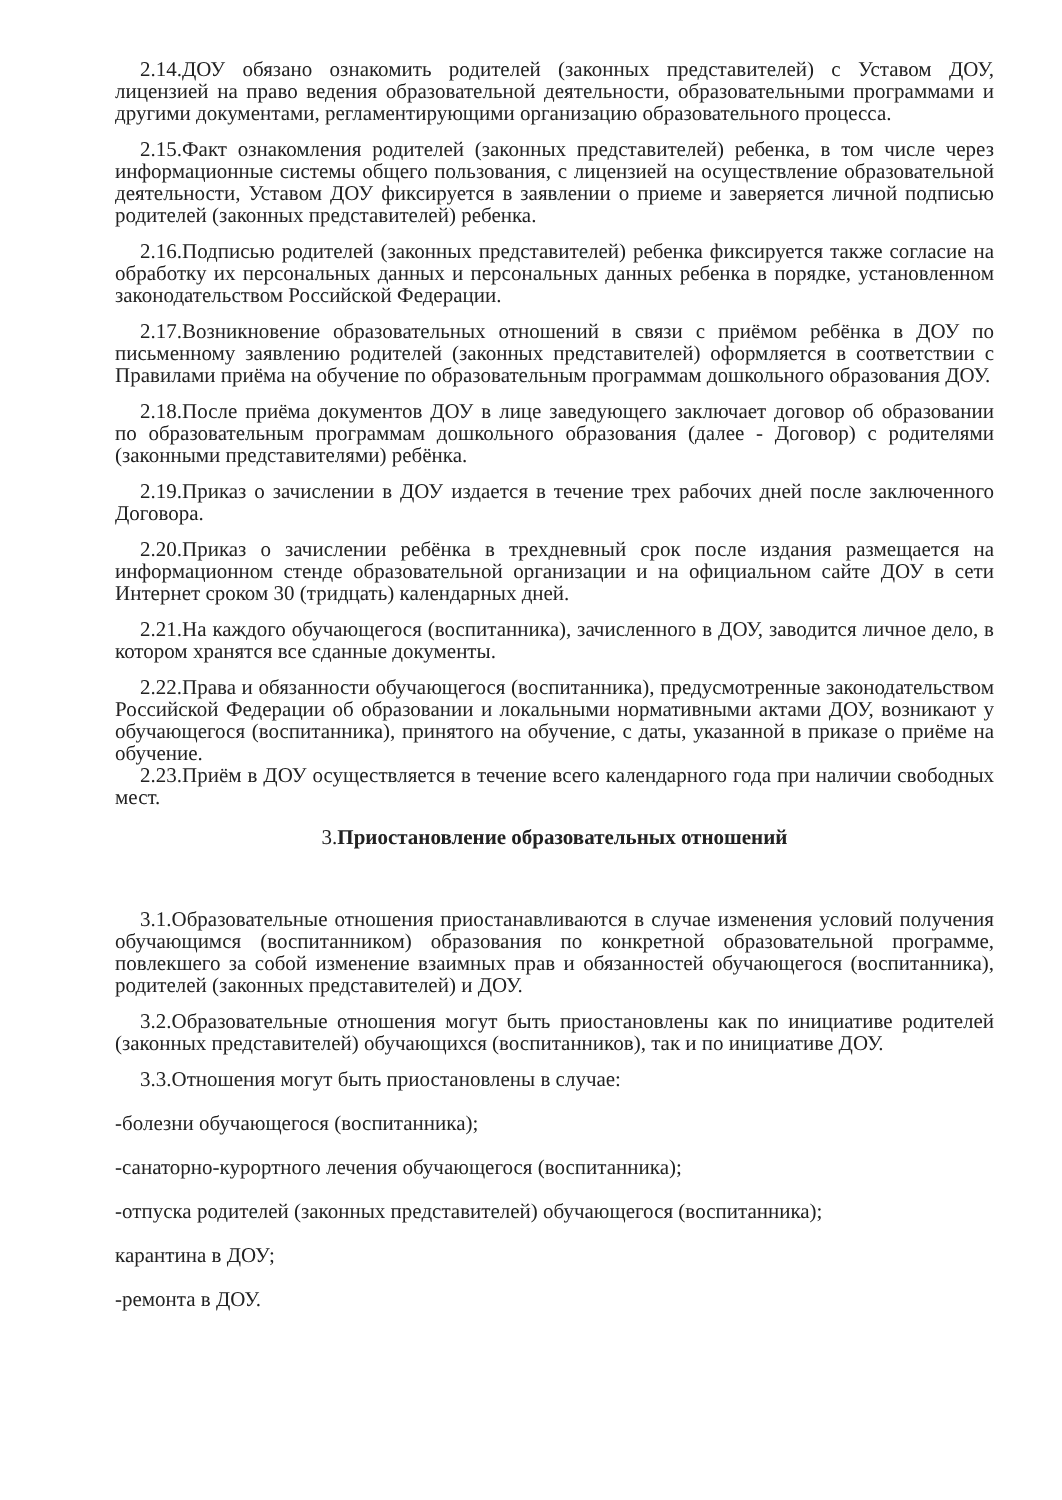2.14.ДОУ обязано ознакомить родителей (законных представителей) с Уставом ДОУ, лицензией на право ведения образовательной деятельности, образовательными программами и другими документами, регламентирующими организацию образовательного процесса.
2.15.Факт ознакомления родителей (законных представителей) ребенка, в том числе через информационные системы общего пользования, с лицензией на осуществление образовательной деятельности, Уставом ДОУ фиксируется в заявлении о приеме и заверяется личной подписью родителей (законных представителей) ребенка.
2.16.Подписью родителей (законных представителей) ребенка фиксируется также согласие на обработку их персональных данных и персональных данных ребенка в порядке, установленном законодательством Российской Федерации.
2.17.Возникновение образовательных отношений в связи с приёмом ребёнка в ДОУ по письменному заявлению родителей (законных представителей) оформляется в соответствии с Правилами приёма на обучение по образовательным программам дошкольного образования ДОУ.
2.18.После приёма документов ДОУ в лице заведующего заключает договор об образовании по образовательным программам дошкольного образования (далее - Договор) с родителями (законными представителями) ребёнка.
2.19.Приказ о зачислении в ДОУ издается в течение трех рабочих дней после заключенного Договора.
2.20.Приказ о зачислении ребёнка в трехдневный срок после издания размещается на информационном стенде образовательной организации и на официальном сайте ДОУ в сети Интернет сроком 30 (тридцать) календарных дней.
2.21.На каждого обучающегося (воспитанника), зачисленного в ДОУ, заводится личное дело, в котором хранятся все сданные документы.
2.22.Права и обязанности обучающегося (воспитанника), предусмотренные законодательством Российской Федерации об образовании и локальными нормативными актами ДОУ, возникают у обучающегося (воспитанника), принятого на обучение, с даты, указанной в приказе о приёме на обучение.
2.23.Приём в ДОУ осуществляется в течение всего календарного года при наличии свободных мест.
3.Приостановление образовательных отношений
3.1.Образовательные отношения приостанавливаются в случае изменения условий получения обучающимся (воспитанником) образования по конкретной образовательной программе, повлекшего за собой изменение взаимных прав и обязанностей обучающегося (воспитанника), родителей (законных представителей) и ДОУ.
3.2.Образовательные отношения могут быть приостановлены как по инициативе родителей (законных представителей) обучающихся (воспитанников), так и по инициативе ДОУ.
3.3.Отношения могут быть приостановлены в случае:
-болезни обучающегося (воспитанника);
-санаторно-курортного лечения обучающегося (воспитанника);
-отпуска родителей (законных представителей) обучающегося (воспитанника);
карантина в ДОУ;
-ремонта в ДОУ.